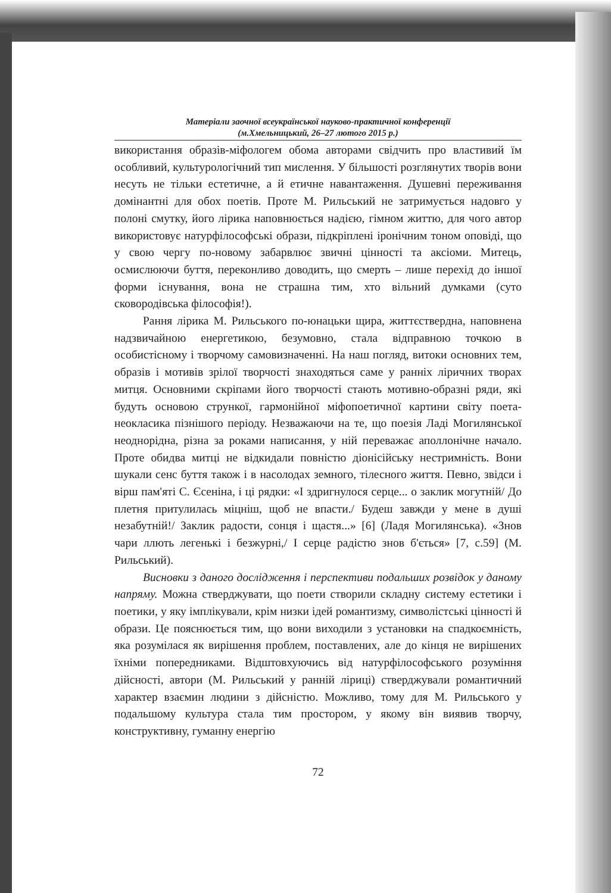Матеріали заочної всеукраїнської науково-практичної конференції
(м.Хмельницький, 26–27 лютого 2015 р.)
використання образів-міфологем обома авторами свідчить про властивий їм особливий, культурологічний тип мислення. У більшості розглянутих творів вони несуть не тільки естетичне, а й етичне навантаження. Душевні переживання домінантні для обох поетів. Проте М. Рильський не затримується надовго у полоні смутку, його лірика наповнюється надією, гімном життю, для чого автор використовує натурфілософські образи, підкріплені іронічним тоном оповіді, що у свою чергу по-новому забарвлює звичні цінності та аксіоми. Митець, осмислюючи буття, переконливо доводить, що смерть – лише перехід до іншої форми існування, вона не страшна тим, хто вільний думками (суто сковородівська філософія!).
Рання лірика М. Рильського по-юнацьки щира, життєствердна, наповнена надзвичайною енергетикою, безумовно, стала відправною точкою в особистісному і творчому самовизначенні. На наш погляд, витоки основних тем, образів і мотивів зрілої творчості знаходяться саме у ранніх ліричних творах митця. Основними скріпами його творчості стають мотивно-образні ряди, які будуть основою стрункої, гармонійної міфопоетичної картини світу поета-неокласика пізнішого періоду. Незважаючи на те, що поезія Ладі Могилянської неоднорідна, різна за роками написання, у ній переважає аполлонічне начало. Проте обидва митці не відкидали повністю діонісійську нестримність. Вони шукали сенс буття також і в насолодах земного, тілесного життя. Певно, звідси і вірш пам'яті С. Єсеніна, і ці рядки: «І здригнулося серце... о заклик могутній/ До плетня притулилась міцніш, щоб не впасти./ Будеш завжди у мене в душі незабутній!/ Заклик радости, сонця і щастя...» [6] (Ладя Могилянська). «Знов чари ллють легенькі і безжурні,/ І серце радістю знов б'ється» [7, с.59] (М. Рильський).
Висновки з даного дослідження і перспективи подальших розвідок у даному напряму. Можна стверджувати, що поети створили складну систему естетики і поетики, у яку імплікували, крім низки ідей романтизму, символістські цінності й образи. Це пояснюється тим, що вони виходили з установки на спадкоємність, яка розумілася як вирішення проблем, поставлених, але до кінця не вирішених їхніми попередниками. Відштовхуючись від натурфілософського розуміння дійсності, автори (М. Рильський у ранній ліриці) стверджували романтичний характер взаємин людини з дійсністю. Можливо, тому для М. Рильського у подальшому культура стала тим простором, у якому він виявив творчу, конструктивну, гуманну енергію
72